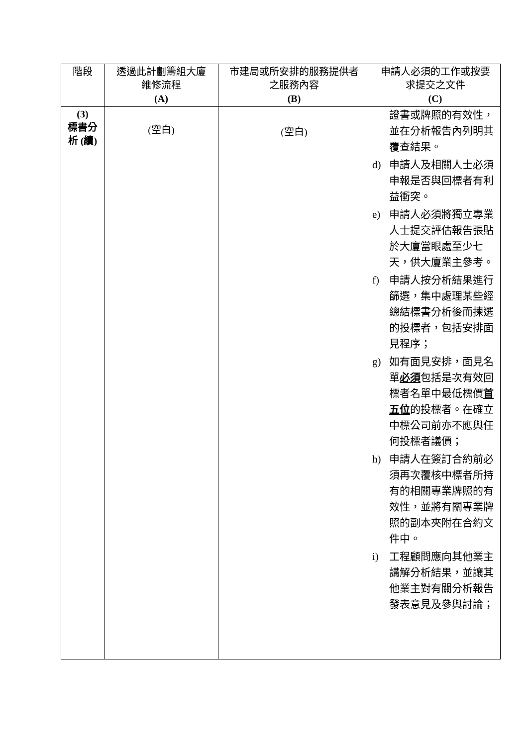| 階段 | 透過此計劃籌組大廈 維修流程 (A) | 市建局或所安排的服務提供者 之服務內容 (B) | 申請人必須的工作或按要 求提交之文件 (C) |
| --- | --- | --- | --- |
| (3) 標書分 析 (續) | (空白) | (空白) | 證書或牌照的有效性，並在分析報告內列明其覆查結果。 d) 申請人及相關人士必須申報是否與回標者有利益衝突。 e) 申請人必須將獨立專業人士提交評估報告張貼於大廈當眼處至少七天，供大廈業主參考。 f) 申請人按分析結果進行篩選，集中處理某些經總結標書分析後而揀選的投標者，包括安排面見程序； g) 如有面見安排，面見名單 必須 包括是次有效回標者名單中最低標價 首五位 的投標者。在確立中標公司前亦不應與任何投標者議價； h) 申請人在簽訂合約前必須再次覆核中標者所持有的相關專業牌照的有效性，並將有關專業牌照的副本夾附在合約文件中。 i) 工程顧問應向其他業主講解分析結果，並讓其他業主對有關分析報告發表意見及參與討論； |